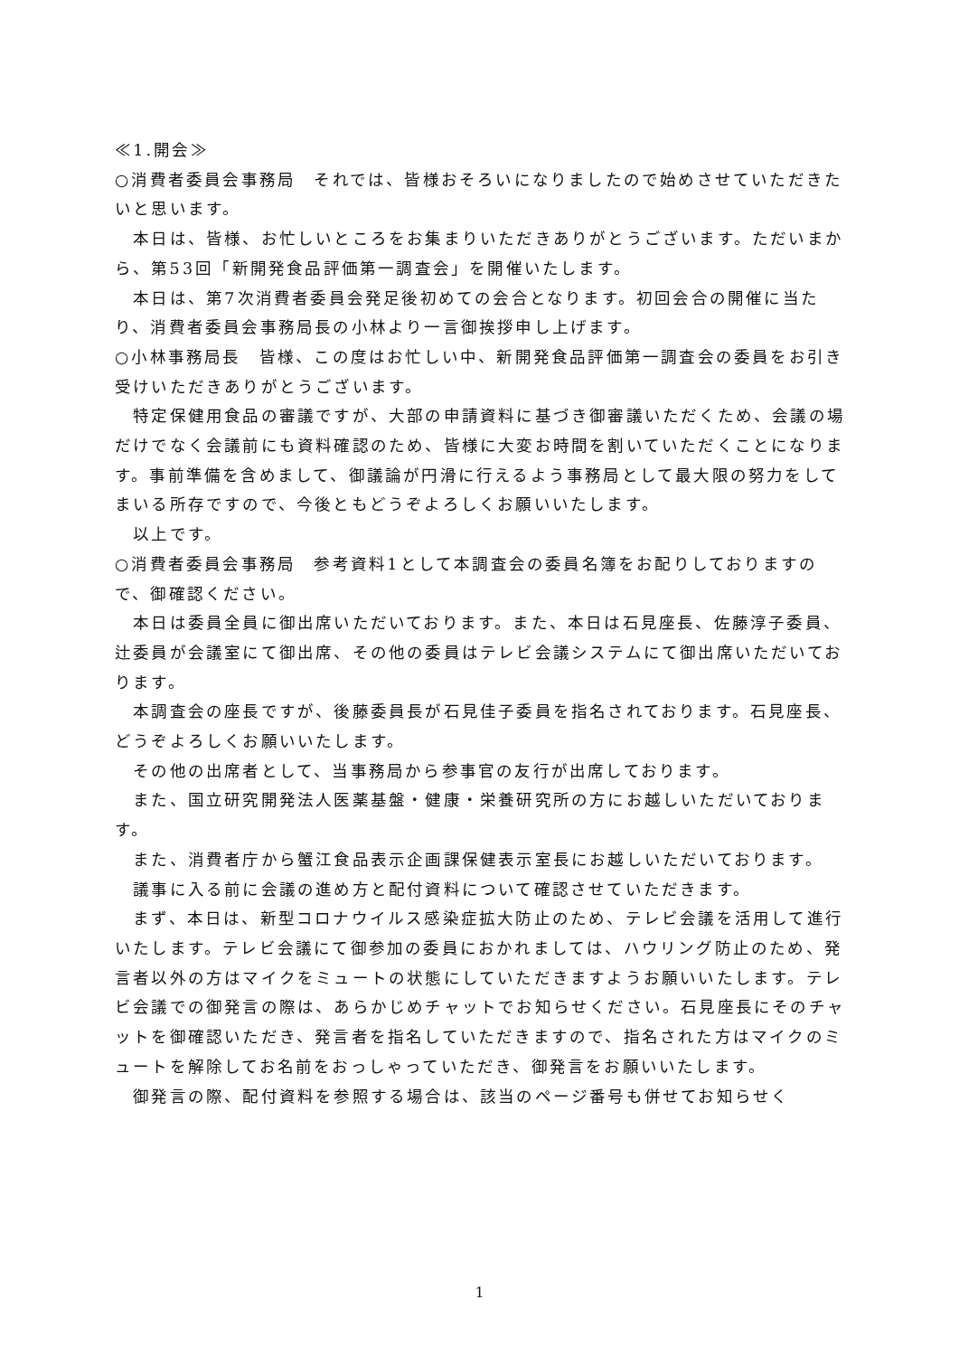≪1.開会≫
○消費者委員会事務局　それでは、皆様おそろいになりましたので始めさせていただきたいと思います。
　本日は、皆様、お忙しいところをお集まりいただきありがとうございます。ただいまから、第53回「新開発食品評価第一調査会」を開催いたします。
　本日は、第7次消費者委員会発足後初めての会合となります。初回会合の開催に当たり、消費者委員会事務局長の小林より一言御挨拶申し上げます。
○小林事務局長　皆様、この度はお忙しい中、新開発食品評価第一調査会の委員をお引き受けいただきありがとうございます。
　特定保健用食品の審議ですが、大部の申請資料に基づき御審議いただくため、会議の場だけでなく会議前にも資料確認のため、皆様に大変お時間を割いていただくことになります。事前準備を含めまして、御議論が円滑に行えるよう事務局として最大限の努力をしてまいる所存ですので、今後ともどうぞよろしくお願いいたします。
　以上です。
○消費者委員会事務局　参考資料1として本調査会の委員名簿をお配りしておりますので、御確認ください。
　本日は委員全員に御出席いただいております。また、本日は石見座長、佐藤淳子委員、辻委員が会議室にて御出席、その他の委員はテレビ会議システムにて御出席いただいております。
　本調査会の座長ですが、後藤委員長が石見佳子委員を指名されております。石見座長、どうぞよろしくお願いいたします。
　その他の出席者として、当事務局から参事官の友行が出席しております。
　また、国立研究開発法人医薬基盤・健康・栄養研究所の方にお越しいただいております。
　また、消費者庁から蟹江食品表示企画課保健表示室長にお越しいただいております。
　議事に入る前に会議の進め方と配付資料について確認させていただきます。
　まず、本日は、新型コロナウイルス感染症拡大防止のため、テレビ会議を活用して進行いたします。テレビ会議にて御参加の委員におかれましては、ハウリング防止のため、発言者以外の方はマイクをミュートの状態にしていただきますようお願いいたします。テレビ会議での御発言の際は、あらかじめチャットでお知らせください。石見座長にそのチャットを御確認いただき、発言者を指名していただきますので、指名された方はマイクのミュートを解除してお名前をおっしゃっていただき、御発言をお願いいたします。
　御発言の際、配付資料を参照する場合は、該当のページ番号も併せてお知らせく
1